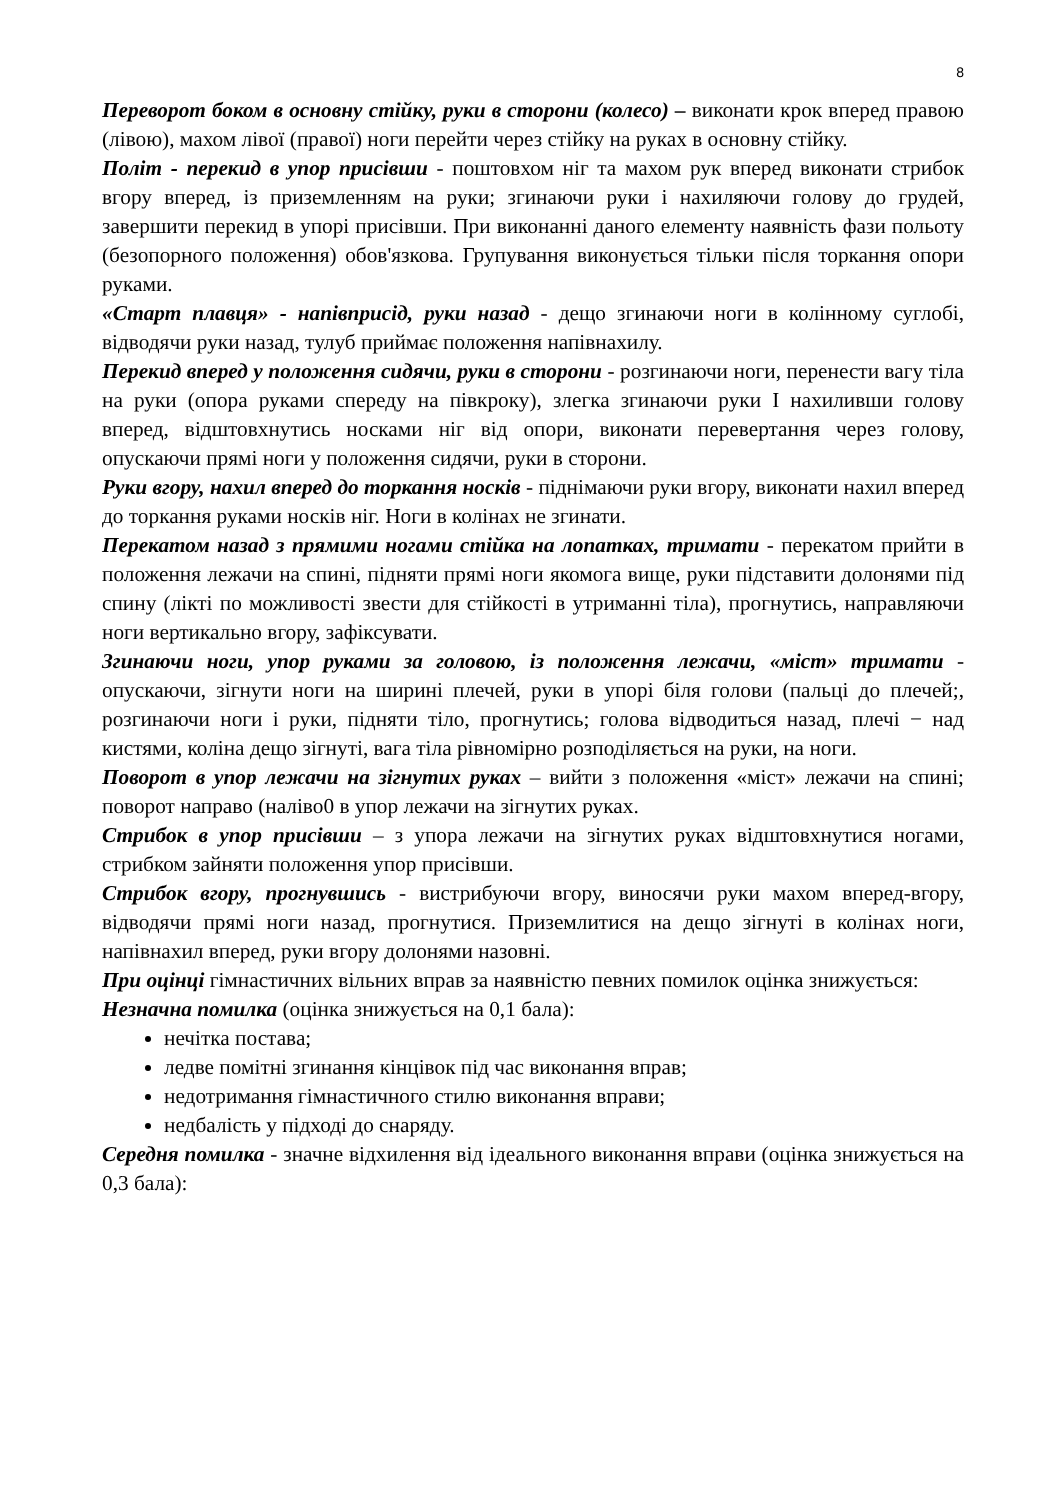8
Переворот боком в основну стійку, руки в сторони (колесо) – виконати крок вперед правою (лівою), махом лівої (правої) ноги перейти через стійку на руках в основну стійку.
Політ - перекид в упор присівши - поштовхом ніг та махом рук вперед виконати стрибок вгору вперед, із приземленням на руки; згинаючи руки і нахиляючи голову до грудей, завершити перекид в упорі присівши. При виконанні даного елементу наявність фази польоту (безопорного положення) обов'язкова. Групування виконується тільки після торкання опори руками.
«Старт плавця» - напівприсід, руки назад - дещо згинаючи ноги в колінному суглобі, відводячи руки назад, тулуб приймає положення напівнахилу.
Перекид вперед у положення сидячи, руки в сторони - розгинаючи ноги, перенести вагу тіла на руки (опора руками спереду на півкроку), злегка згинаючи руки І нахиливши голову вперед, відштовхнутись носками ніг від опори, виконати перевертання через голову, опускаючи прямі ноги у положення сидячи, руки в сторони.
Руки вгору, нахил вперед до торкання носків - піднімаючи руки вгору, виконати нахил вперед до торкання руками носків ніг. Ноги в колінах не згинати.
Перекатом назад з прямими ногами стійка на лопатках, тримати - перекатом прийти в положення лежачи на спині, підняти прямі ноги якомога вище, руки підставити долонями під спину (лікті по можливості звести для стійкості в утриманні тіла), прогнутись, направляючи ноги вертикально вгору, зафіксувати.
Згинаючи ноги, упор руками за головою, із положення лежачи, «міст» тримати - опускаючи, зігнути ноги на ширині плечей, руки в упорі біля голови (пальці до плечей;, розгинаючи ноги і руки, підняти тіло, прогнутись; голова відводиться назад, плечі − над кистями, коліна дещо зігнуті, вага тіла рівномірно розподіляється на руки, на ноги.
Поворот в упор лежачи на зігнутих руках – вийти з положення «міст» лежачи на спині; поворот направо (наліво0 в упор лежачи на зігнутих руках.
Стрибок в упор присівши – з упора лежачи на зігнутих руках відштовхнутися ногами, стрибком зайняти положення упор присівши.
Стрибок вгору, прогнувшись - вистрибуючи вгору, виносячи руки махом вперед-вгору, відводячи прямі ноги назад, прогнутися. Приземлитися на дещо зігнуті в колінах ноги, напівнахил вперед, руки вгору долонями назовні.
При оцінці гімнастичних вільних вправ за наявністю певних помилок оцінка знижується:
Незначна помилка (оцінка знижується на 0,1 бала):
нечітка постава;
ледве помітні згинання кінцівок під час виконання вправ;
недотримання гімнастичного стилю виконання вправи;
недбалість у підході до снаряду.
Середня помилка - значне відхилення від ідеального виконання вправи (оцінка знижується на 0,3 бала):